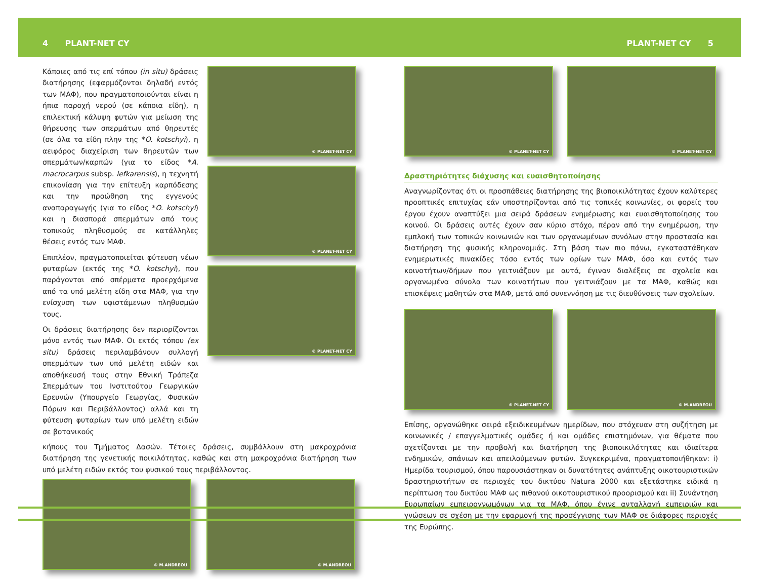4 PLANT-NET CY PLANT-NET CY 5
Κάποιες από τις επί τόπου (in situ) δράσεις διατήρησης (εφαρμόζονται δηλαδή εντός των ΜΑΦ), που πραγματοποιούνται είναι η ήπια παροχή νερού (σε κάποια είδη), η επιλεκτική κάλυψη φυτών για μείωση της θήρευσης των σπερμάτων από θηρευτές (σε όλα τα είδη πλην της *O. kotschyi), η αειφόρος διαχείριση των θηρευτών των σπερμάτων/καρπών (για το είδος *A. macrocarpus subsp. lefkarensis), η τεχνητή επικονίαση για την επίτευξη καρπόδεσης και την προώθηση της εγγενούς αναπαραγωγής (για το είδος *O. kotschyi) και η διασπορά σπερμάτων από τους τοπικούς πληθυσμούς σε κατάλληλες θέσεις εντός των ΜΑΦ.
Επιπλέον, πραγματοποιείται φύτευση νέων φυταρίων (εκτός της *O. kotschyi), που παράγονται από σπέρματα προερχόμενα από τα υπό μελέτη είδη στα ΜΑΦ, για την ενίσχυση των υφιστάμενων πληθυσμών τους.
Οι δράσεις διατήρησης δεν περιορίζονται μόνο εντός των ΜΑΦ. Οι εκτός τόπου (ex situ) δράσεις περιλαμβάνουν συλλογή σπερμάτων των υπό μελέτη ειδών και αποθήκευσή τους στην Εθνική Τράπεζα Σπερμάτων του Ινστιτούτου Γεωργικών Ερευνών (Υπουργείο Γεωργίας, Φυσικών Πόρων και Περιβάλλοντος) αλλά και τη φύτευση φυταρίων των υπό μελέτη ειδών σε βοτανικούς
© PLANET-NET CY
© PLANET-NET CY
© PLANET-NET CY
κήπους του Τμήματος Δασών. Τέτοιες δράσεις, συμβάλλουν στη μακροχρόνια διατήρηση της γενετικής ποικιλότητας, καθώς και στη μακροχρόνια διατήρηση των υπό μελέτη ειδών εκτός του φυσικού τους περιβάλλοντος.
© M.ANDREOU
© M.ANDREOU
© PLANET-NET CY
© PLANET-NET CY
Δραστηριότητες διάχυσης και ευαισθητοποίησης
Αναγνωρίζοντας ότι οι προσπάθειες διατήρησης της βιοποικιλότητας έχουν καλύτερες προοπτικές επιτυχίας εάν υποστηρίζονται από τις τοπικές κοινωνίες, οι φορείς του έργου έχουν αναπτύξει μια σειρά δράσεων ενημέρωσης και ευαισθητοποίησης του κοινού. Οι δράσεις αυτές έχουν σαν κύριο στόχο, πέραν από την ενημέρωση, την εμπλοκή των τοπικών κοινωνιών και των οργανωμένων συνόλων στην προστασία και διατήρηση της φυσικής κληρονομιάς. Στη βάση των πιο πάνω, εγκαταστάθηκαν ενημερωτικές πινακίδες τόσο εντός των ορίων των ΜΑΦ, όσο και εντός των κοινοτήτων/δήμων που γειτνιάζουν με αυτά, έγιναν διαλέξεις σε σχολεία και οργανωμένα σύνολα των κοινοτήτων που γειτνιάζουν με τα ΜΑΦ, καθώς και επισκέψεις μαθητών στα ΜΑΦ, μετά από συνεννόηση με τις διευθύνσεις των σχολείων.
© PLANET-NET CY
© M.ANDREOU
Επίσης, οργανώθηκε σειρά εξειδικευμένων ημερίδων, που στόχευαν στη συζήτηση με κοινωνικές / επαγγελματικές ομάδες ή και ομάδες επιστημόνων, για θέματα που σχετίζονται με την προβολή και διατήρηση της βιοποικιλότητας και ιδιαίτερα ενδημικών, σπάνιων και απειλούμενων φυτών. Συγκεκριμένα, πραγματοποιήθηκαν: i) Ημερίδα τουρισμού, όπου παρουσιάστηκαν οι δυνατότητες ανάπτυξης οικοτουριστικών δραστηριοτήτων σε περιοχές του δικτύου Natura 2000 και εξετάστηκε ειδικά η περίπτωση του δικτύου ΜΑΦ ως πιθανού οικοτουριστικού προορισμού και ii) Συνάντηση Ευρωπαίων εμπειρογνωμόνων για τα ΜΑΦ, όπου έγινε ανταλλαγή εμπειριών και γνώσεων σε σχέση με την εφαρμογή της προσέγγισης των ΜΑΦ σε διάφορες περιοχές της Ευρώπης.